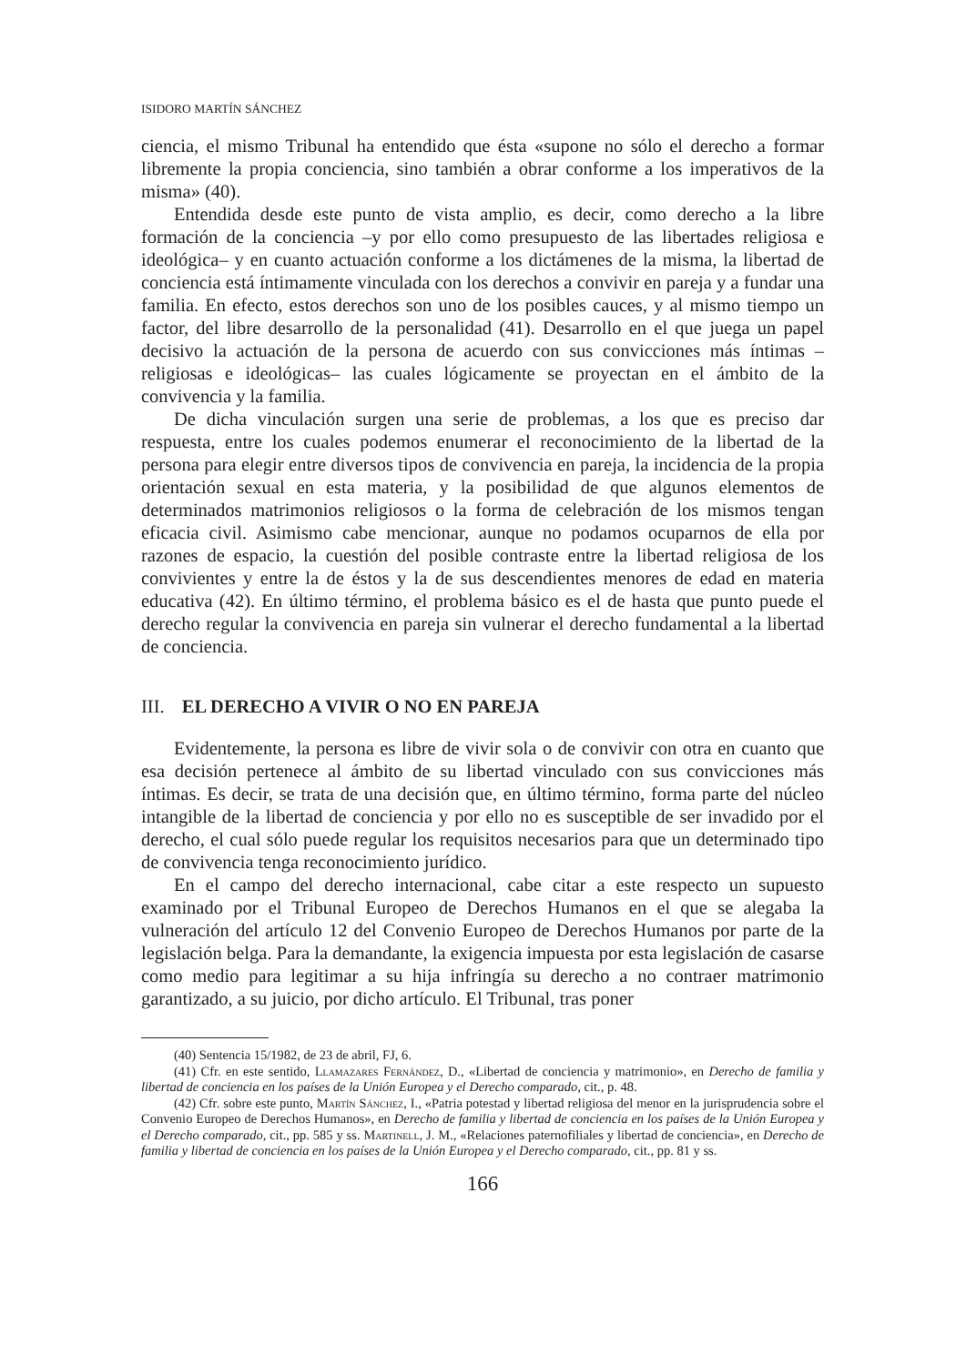ISIDORO MARTÍN SÁNCHEZ
ciencia, el mismo Tribunal ha entendido que ésta «supone no sólo el derecho a formar libremente la propia conciencia, sino también a obrar conforme a los imperativos de la misma» (40).
Entendida desde este punto de vista amplio, es decir, como derecho a la libre formación de la conciencia –y por ello como presupuesto de las libertades religiosa e ideológica– y en cuanto actuación conforme a los dictámenes de la misma, la libertad de conciencia está íntimamente vinculada con los derechos a convivir en pareja y a fundar una familia. En efecto, estos derechos son uno de los posibles cauces, y al mismo tiempo un factor, del libre desarrollo de la personalidad (41). Desarrollo en el que juega un papel decisivo la actuación de la persona de acuerdo con sus convicciones más íntimas –religiosas e ideológicas– las cuales lógicamente se proyectan en el ámbito de la convivencia y la familia.
De dicha vinculación surgen una serie de problemas, a los que es preciso dar respuesta, entre los cuales podemos enumerar el reconocimiento de la libertad de la persona para elegir entre diversos tipos de convivencia en pareja, la incidencia de la propia orientación sexual en esta materia, y la posibilidad de que algunos elementos de determinados matrimonios religiosos o la forma de celebración de los mismos tengan eficacia civil. Asimismo cabe mencionar, aunque no podamos ocuparnos de ella por razones de espacio, la cuestión del posible contraste entre la libertad religiosa de los convivientes y entre la de éstos y la de sus descendientes menores de edad en materia educativa (42). En último término, el problema básico es el de hasta que punto puede el derecho regular la convivencia en pareja sin vulnerar el derecho fundamental a la libertad de conciencia.
III. EL DERECHO A VIVIR O NO EN PAREJA
Evidentemente, la persona es libre de vivir sola o de convivir con otra en cuanto que esa decisión pertenece al ámbito de su libertad vinculado con sus convicciones más íntimas. Es decir, se trata de una decisión que, en último término, forma parte del núcleo intangible de la libertad de conciencia y por ello no es susceptible de ser invadido por el derecho, el cual sólo puede regular los requisitos necesarios para que un determinado tipo de convivencia tenga reconocimiento jurídico.
En el campo del derecho internacional, cabe citar a este respecto un supuesto examinado por el Tribunal Europeo de Derechos Humanos en el que se alegaba la vulneración del artículo 12 del Convenio Europeo de Derechos Humanos por parte de la legislación belga. Para la demandante, la exigencia impuesta por esta legislación de casarse como medio para legitimar a su hija infringía su derecho a no contraer matrimonio garantizado, a su juicio, por dicho artículo. El Tribunal, tras poner
(40) Sentencia 15/1982, de 23 de abril, FJ, 6.
(41) Cfr. en este sentido, Llamazares Fernández, D., «Libertad de conciencia y matrimonio», en Derecho de familia y libertad de conciencia en los países de la Unión Europea y el Derecho comparado, cit., p. 48.
(42) Cfr. sobre este punto, Martín Sánchez, I., «Patria potestad y libertad religiosa del menor en la jurisprudencia sobre el Convenio Europeo de Derechos Humanos», en Derecho de familia y libertad de conciencia en los países de la Unión Europea y el Derecho comparado, cit., pp. 585 y ss. Martinell, J. M., «Relaciones paternofiliales y libertad de conciencia», en Derecho de familia y libertad de conciencia en los países de la Unión Europea y el Derecho comparado, cit., pp. 81 y ss.
166